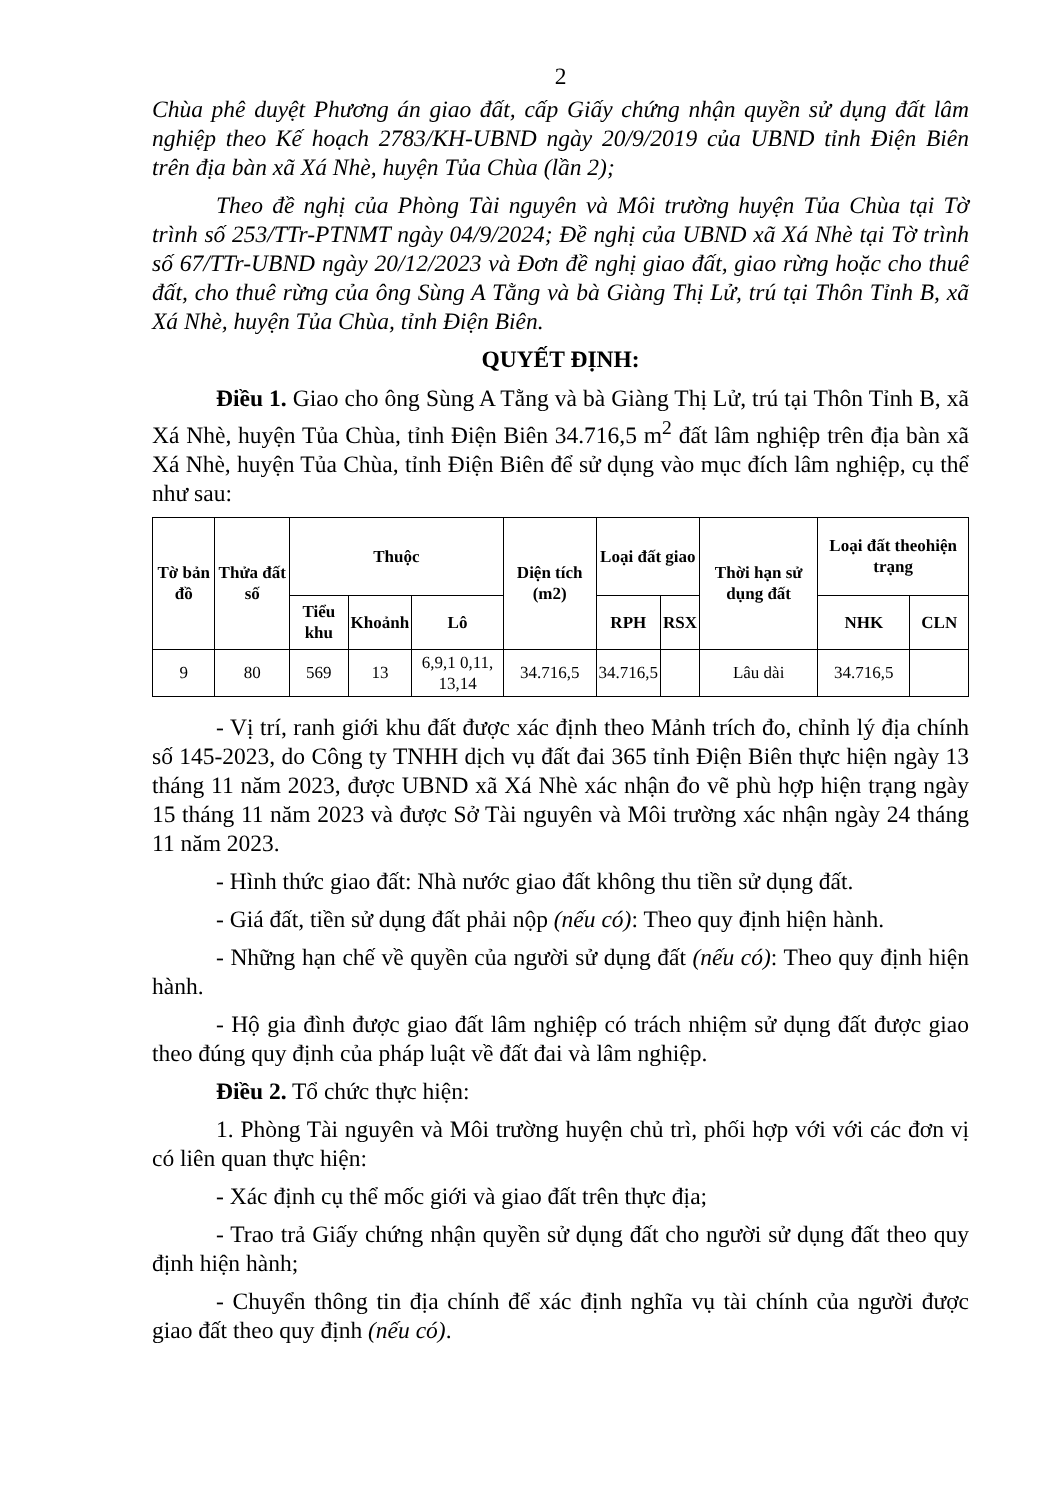2
Chùa phê duyệt Phương án giao đất, cấp Giấy chứng nhận quyền sử dụng đất lâm nghiệp theo Kế hoạch 2783/KH-UBND ngày 20/9/2019 của UBND tỉnh Điện Biên trên địa bàn xã Xá Nhè, huyện Tủa Chùa (lần 2);
Theo đề nghị của Phòng Tài nguyên và Môi trường huyện Tủa Chùa tại Tờ trình số 253/TTr-PTNMT ngày 04/9/2024; Đề nghị của UBND xã Xá Nhè tại Tờ trình số 67/TTr-UBND ngày 20/12/2023 và Đơn đề nghị giao đất, giao rừng hoặc cho thuê đất, cho thuê rừng của ông Sùng A Tằng và bà Giàng Thị Lử, trú tại Thôn Tỉnh B, xã Xá Nhè, huyện Tủa Chùa, tỉnh Điện Biên.
QUYẾT ĐỊNH:
Điều 1. Giao cho ông Sùng A Tằng và bà Giàng Thị Lử, trú tại Thôn Tỉnh B, xã Xá Nhè, huyện Tủa Chùa, tỉnh Điện Biên 34.716,5 m<sup>2</sup> đất lâm nghiệp trên địa bàn xã Xá Nhè, huyện Tủa Chùa, tỉnh Điện Biên để sử dụng vào mục đích lâm nghiệp, cụ thể như sau:
| Tờ bản đồ | Thửa đất số | Thuộc | | | Diện tích (m2) | Loại đất giao | | Thời hạn sử dụng đất | Loại đất theohiện trạng | |
| --- | --- | --- | --- | --- | --- | --- | --- | --- | --- | --- |
| | | Tiểu khu | Khoảnh | Lô | | RPH | RSX | | NHK | CLN |
| 9 | 80 | 569 | 13 | 6,9,1 0,11, 13,14 | 34.716,5 | 34.716,5 | | Lâu dài | 34.716,5 | |
- Vị trí, ranh giới khu đất được xác định theo Mảnh trích đo, chỉnh lý địa chính số 145-2023, do Công ty TNHH dịch vụ đất đai 365 tỉnh Điện Biên thực hiện ngày 13 tháng 11 năm 2023, được UBND xã Xá Nhè xác nhận đo vẽ phù hợp hiện trạng ngày 15 tháng 11 năm 2023 và được Sở Tài nguyên và Môi trường xác nhận ngày 24 tháng 11 năm 2023.
- Hình thức giao đất: Nhà nước giao đất không thu tiền sử dụng đất.
- Giá đất, tiền sử dụng đất phải nộp (nếu có): Theo quy định hiện hành.
- Những hạn chế về quyền của người sử dụng đất (nếu có): Theo quy định hiện hành.
- Hộ gia đình được giao đất lâm nghiệp có trách nhiệm sử dụng đất được giao theo đúng quy định của pháp luật về đất đai và lâm nghiệp.
Điều 2. Tổ chức thực hiện:
1. Phòng Tài nguyên và Môi trường huyện chủ trì, phối hợp với với các đơn vị có liên quan thực hiện:
- Xác định cụ thể mốc giới và giao đất trên thực địa;
- Trao trả Giấy chứng nhận quyền sử dụng đất cho người sử dụng đất theo quy định hiện hành;
- Chuyển thông tin địa chính để xác định nghĩa vụ tài chính của người được giao đất theo quy định (nếu có).